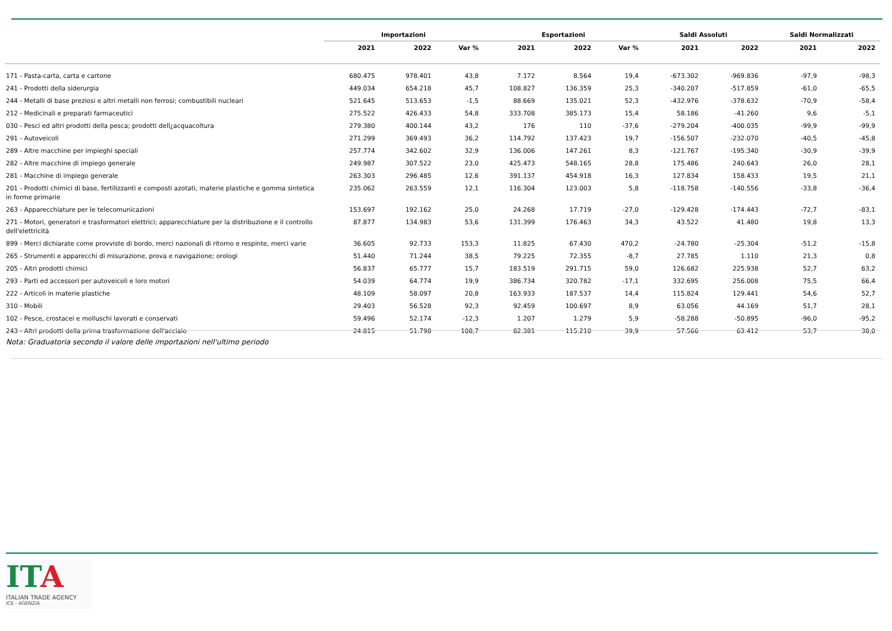| | Importazioni | | | Esportazioni | | | Saldi Assoluti | | Saldi Normalizzati | |
| --- | --- | --- | --- | --- | --- | --- | --- | --- | --- | --- |
| | 2021 | 2022 | Var % | 2021 | 2022 | Var % | 2021 | 2022 | 2021 | 2022 |
| 171 - Pasta-carta, carta e cartone | 680.475 | 978.401 | 43,8 | 7.172 | 8.564 | 19,4 | -673.302 | -969.836 | -97,9 | -98,3 |
| 241 - Prodotti della siderurgia | 449.034 | 654.218 | 45,7 | 108.827 | 136.359 | 25,3 | -340.207 | -517.859 | -61,0 | -65,5 |
| 244 - Metalli di base preziosi e altri metalli non ferrosi; combustibili nucleari | 521.645 | 513.653 | -1,5 | 88.669 | 135.021 | 52,3 | -432.976 | -378.632 | -70,9 | -58,4 |
| 212 - Medicinali e preparati farmaceutici | 275.522 | 426.433 | 54,8 | 333.708 | 385.173 | 15,4 | 58.186 | -41.260 | 9,6 | -5,1 |
| 030 - Pesci ed altri prodotti della pesca; prodotti dell¿acquacoltura | 279.380 | 400.144 | 43,2 | 176 | 110 | -37,6 | -279.204 | -400.035 | -99,9 | -99,9 |
| 291 - Autoveicoli | 271.299 | 369.493 | 36,2 | 114.792 | 137.423 | 19,7 | -156.507 | -232.070 | -40,5 | -45,8 |
| 289 - Altre macchine per impieghi speciali | 257.774 | 342.602 | 32,9 | 136.006 | 147.261 | 8,3 | -121.767 | -195.340 | -30,9 | -39,9 |
| 282 - Altre macchine di impiego generale | 249.987 | 307.522 | 23,0 | 425.473 | 548.165 | 28,8 | 175.486 | 240.643 | 26,0 | 28,1 |
| 281 - Macchine di impiego generale | 263.303 | 296.485 | 12,6 | 391.137 | 454.918 | 16,3 | 127.834 | 158.433 | 19,5 | 21,1 |
| 201 - Prodotti chimici di base, fertilizzanti e composti azotati, materie plastiche e gomma sintetica in forme primarie | 235.062 | 263.559 | 12,1 | 116.304 | 123.003 | 5,8 | -118.758 | -140.556 | -33,8 | -36,4 |
| 263 - Apparecchiature per le telecomunicazioni | 153.697 | 192.162 | 25,0 | 24.268 | 17.719 | -27,0 | -129.428 | -174.443 | -72,7 | -83,1 |
| 271 - Motori, generatori e trasformatori elettrici; apparecchiature per la distribuzione e il controllo dell'elettricità | 87.877 | 134.983 | 53,6 | 131.399 | 176.463 | 34,3 | 43.522 | 41.480 | 19,8 | 13,3 |
| 899 - Merci dichiarate come provviste di bordo, merci nazionali di ritorno e respinte, merci varie | 36.605 | 92.733 | 153,3 | 11.825 | 67.430 | 470,2 | -24.780 | -25.304 | -51,2 | -15,8 |
| 265 - Strumenti e apparecchi di misurazione, prova e navigazione; orologi | 51.440 | 71.244 | 38,5 | 79.225 | 72.355 | -8,7 | 27.785 | 1.110 | 21,3 | 0,8 |
| 205 - Altri prodotti chimici | 56.837 | 65.777 | 15,7 | 183.519 | 291.715 | 59,0 | 126.682 | 225.938 | 52,7 | 63,2 |
| 293 - Parti ed accessori per autoveicoli e loro motori | 54.039 | 64.774 | 19,9 | 386.734 | 320.782 | -17,1 | 332.695 | 256.008 | 75,5 | 66,4 |
| 222 - Articoli in materie plastiche | 48.109 | 58.097 | 20,8 | 163.933 | 187.537 | 14,4 | 115.824 | 129.441 | 54,6 | 52,7 |
| 310 - Mobili | 29.403 | 56.528 | 92,3 | 92.459 | 100.697 | 8,9 | 63.056 | 44.169 | 51,7 | 28,1 |
| 102 - Pesce, crostacei e molluschi lavorati e conservati | 59.496 | 52.174 | -12,3 | 1.207 | 1.279 | 5,9 | -58.288 | -50.895 | -96,0 | -95,2 |
| 243 - Altri prodotti della prima trasformazione dell'acciaio | 24.815 | 51.798 | 108,7 | 82.381 | 115.210 | 39,9 | 57.566 | 63.412 | 53,7 | 38,0 |
Nota: Graduatoria secondo il valore delle importazioni nell'ultimo periodo
ITA
ITALIAN TRADE AGENCY
ICE - AGENZIA